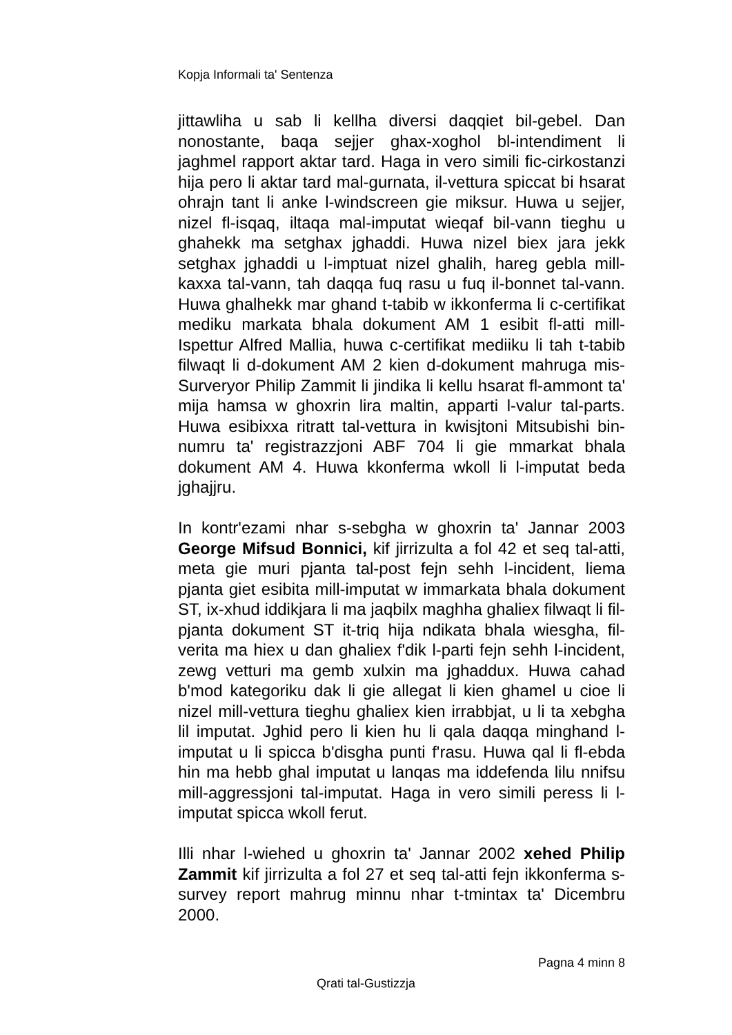Kopja Informali ta' Sentenza
jittawliha u sab li kellha diversi daqqiet bil-gebel. Dan nonostante, baqa sejjer ghax-xoghol bl-intendiment li jaghmel rapport aktar tard. Haga in vero simili fic-cirkostanzi hija pero li aktar tard mal-gurnata, il-vettura spiccat bi hsarat ohrajn tant li anke l-windscreen gie miksur. Huwa u sejjer, nizel fl-isqaq, iltaqa mal-imputat wieqaf bil-vann tieghu u ghahekk ma setghax jghaddi. Huwa nizel biex jara jekk setghax jghaddi u l-imptuat nizel ghalih, hareg gebla mill-kaxxa tal-vann, tah daqqa fuq rasu u fuq il-bonnet tal-vann. Huwa ghalhekk mar ghand t-tabib w ikkonferma li c-certifikat mediku markata bhala dokument AM 1 esibit fl-atti mill-Ispettur Alfred Mallia, huwa c-certifikat mediiku li tah t-tabib filwaqt li d-dokument AM 2 kien d-dokument mahruga mis-Surveryor Philip Zammit li jindika li kellu hsarat fl-ammont ta' mija hamsa w ghoxrin lira maltin, apparti l-valur tal-parts. Huwa esibixxa ritratt tal-vettura in kwisjtoni Mitsubishi bin-numru ta' registrazzjoni ABF 704 li gie mmarkat bhala dokument AM 4. Huwa kkonferma wkoll li l-imputat beda jghajjru.
In kontr'ezami nhar s-sebgha w ghoxrin ta' Jannar 2003 George Mifsud Bonnici, kif jirrizulta a fol 42 et seq tal-atti, meta gie muri pjanta tal-post fejn sehh l-incident, liema pjanta giet esibita mill-imputat w immarkata bhala dokument ST, ix-xhud iddikjara li ma jaqbilx maghha ghaliex filwaqt li fil-pjanta dokument ST it-triq hija ndikata bhala wiesgha, fil-verita ma hiex u dan ghaliex f'dik l-parti fejn sehh l-incident, zewg vetturi ma gemb xulxin ma jghaddux. Huwa cahad b'mod kategoriku dak li gie allegat li kien ghamel u cioe li nizel mill-vettura tieghu ghaliex kien irrabbjat, u li ta xebgha lil imputat. Jghid pero li kien hu li qala daqqa minghand l-imputat u li spicca b'disgha punti f'rasu. Huwa qal li fl-ebda hin ma hebb ghal imputat u lanqas ma iddefenda lilu nnifsu mill-aggressjoni tal-imputat. Haga in vero simili peress li l-imputat spicca wkoll ferut.
Illi nhar l-wiehed u ghoxrin ta' Jannar 2002 xehed Philip Zammit kif jirrizulta a fol 27 et seq tal-atti fejn ikkonferma s-survey report mahrug minnu nhar t-tmintax ta' Dicembru 2000.
Pagna 4 minn 8
Qrati tal-Gustizzja